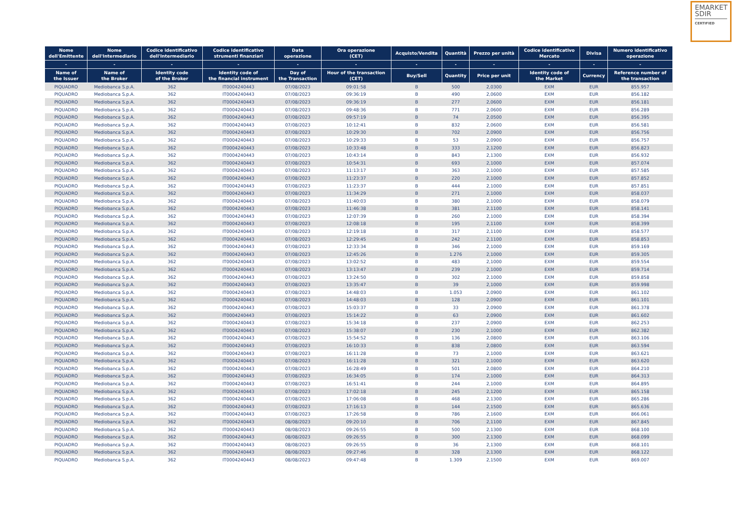EMARKET
SDIR
CERTIFIED
| Nome dell'Emittente | Nome dell'Intermediario | Codice identificativo dell'Intermediario | Codice identificativo strumenti finanziari | Data operazione | Ora operazione (CET) | Acquisto/Vendita | Quantità | Prezzo per unità | Codice identificativo Mercato | Divisa | Numero identificativo operazione |
| --- | --- | --- | --- | --- | --- | --- | --- | --- | --- | --- | --- |
| - | - | - | - | - | - | - | - | - | - | - | - |
| Name of the Issuer | Name of the Broker | Identity code of the Broker | Identity code of the financial instrument | Day of the Transaction | Hour of the transaction (CET) | Buy/Sell | Quantity | Price per unit | Identity code of the Market | Currency | Reference number of the transaction |
| PIQUADRO | Mediobanca S.p.A. | 362 | IT0004240443 | 07/08/2023 | 09:01:58 | B | 500 | 2,0300 | EXM | EUR | 855.957 |
| PIQUADRO | Mediobanca S.p.A. | 362 | IT0004240443 | 07/08/2023 | 09:36:19 | B | 490 | 2,0600 | EXM | EUR | 856.182 |
| PIQUADRO | Mediobanca S.p.A. | 362 | IT0004240443 | 07/08/2023 | 09:36:19 | B | 277 | 2,0600 | EXM | EUR | 856.181 |
| PIQUADRO | Mediobanca S.p.A. | 362 | IT0004240443 | 07/08/2023 | 09:48:36 | B | 771 | 2,0600 | EXM | EUR | 856.289 |
| PIQUADRO | Mediobanca S.p.A. | 362 | IT0004240443 | 07/08/2023 | 09:57:19 | B | 74 | 2,0500 | EXM | EUR | 856.395 |
| PIQUADRO | Mediobanca S.p.A. | 362 | IT0004240443 | 07/08/2023 | 10:12:41 | B | 832 | 2,0600 | EXM | EUR | 856.581 |
| PIQUADRO | Mediobanca S.p.A. | 362 | IT0004240443 | 07/08/2023 | 10:29:30 | B | 702 | 2,0900 | EXM | EUR | 856.756 |
| PIQUADRO | Mediobanca S.p.A. | 362 | IT0004240443 | 07/08/2023 | 10:29:33 | B | 53 | 2,0900 | EXM | EUR | 856.757 |
| PIQUADRO | Mediobanca S.p.A. | 362 | IT0004240443 | 07/08/2023 | 10:33:48 | B | 333 | 2,1200 | EXM | EUR | 856.823 |
| PIQUADRO | Mediobanca S.p.A. | 362 | IT0004240443 | 07/08/2023 | 10:43:14 | B | 843 | 2,1300 | EXM | EUR | 856.932 |
| PIQUADRO | Mediobanca S.p.A. | 362 | IT0004240443 | 07/08/2023 | 10:54:31 | B | 693 | 2,1000 | EXM | EUR | 857.074 |
| PIQUADRO | Mediobanca S.p.A. | 362 | IT0004240443 | 07/08/2023 | 11:13:17 | B | 363 | 2,1000 | EXM | EUR | 857.585 |
| PIQUADRO | Mediobanca S.p.A. | 362 | IT0004240443 | 07/08/2023 | 11:23:37 | B | 220 | 2,1000 | EXM | EUR | 857.852 |
| PIQUADRO | Mediobanca S.p.A. | 362 | IT0004240443 | 07/08/2023 | 11:23:37 | B | 444 | 2,1000 | EXM | EUR | 857.851 |
| PIQUADRO | Mediobanca S.p.A. | 362 | IT0004240443 | 07/08/2023 | 11:34:29 | B | 271 | 2,1000 | EXM | EUR | 858.037 |
| PIQUADRO | Mediobanca S.p.A. | 362 | IT0004240443 | 07/08/2023 | 11:40:03 | B | 380 | 2,1000 | EXM | EUR | 858.079 |
| PIQUADRO | Mediobanca S.p.A. | 362 | IT0004240443 | 07/08/2023 | 11:46:38 | B | 381 | 2,1100 | EXM | EUR | 858.141 |
| PIQUADRO | Mediobanca S.p.A. | 362 | IT0004240443 | 07/08/2023 | 12:07:39 | B | 260 | 2,1000 | EXM | EUR | 858.394 |
| PIQUADRO | Mediobanca S.p.A. | 362 | IT0004240443 | 07/08/2023 | 12:08:18 | B | 195 | 2,1100 | EXM | EUR | 858.399 |
| PIQUADRO | Mediobanca S.p.A. | 362 | IT0004240443 | 07/08/2023 | 12:19:18 | B | 317 | 2,1100 | EXM | EUR | 858.577 |
| PIQUADRO | Mediobanca S.p.A. | 362 | IT0004240443 | 07/08/2023 | 12:29:45 | B | 242 | 2,1100 | EXM | EUR | 858.853 |
| PIQUADRO | Mediobanca S.p.A. | 362 | IT0004240443 | 07/08/2023 | 12:33:34 | B | 346 | 2,1000 | EXM | EUR | 859.169 |
| PIQUADRO | Mediobanca S.p.A. | 362 | IT0004240443 | 07/08/2023 | 12:45:26 | B | 1.276 | 2,1000 | EXM | EUR | 859.305 |
| PIQUADRO | Mediobanca S.p.A. | 362 | IT0004240443 | 07/08/2023 | 13:02:52 | B | 483 | 2,1000 | EXM | EUR | 859.554 |
| PIQUADRO | Mediobanca S.p.A. | 362 | IT0004240443 | 07/08/2023 | 13:13:47 | B | 239 | 2,1000 | EXM | EUR | 859.714 |
| PIQUADRO | Mediobanca S.p.A. | 362 | IT0004240443 | 07/08/2023 | 13:24:50 | B | 302 | 2,1000 | EXM | EUR | 859.858 |
| PIQUADRO | Mediobanca S.p.A. | 362 | IT0004240443 | 07/08/2023 | 13:35:47 | B | 39 | 2,1000 | EXM | EUR | 859.998 |
| PIQUADRO | Mediobanca S.p.A. | 362 | IT0004240443 | 07/08/2023 | 14:48:03 | B | 1.053 | 2,0900 | EXM | EUR | 861.102 |
| PIQUADRO | Mediobanca S.p.A. | 362 | IT0004240443 | 07/08/2023 | 14:48:03 | B | 128 | 2,0900 | EXM | EUR | 861.101 |
| PIQUADRO | Mediobanca S.p.A. | 362 | IT0004240443 | 07/08/2023 | 15:03:37 | B | 33 | 2,0900 | EXM | EUR | 861.378 |
| PIQUADRO | Mediobanca S.p.A. | 362 | IT0004240443 | 07/08/2023 | 15:14:22 | B | 63 | 2,0900 | EXM | EUR | 861.602 |
| PIQUADRO | Mediobanca S.p.A. | 362 | IT0004240443 | 07/08/2023 | 15:34:18 | B | 237 | 2,0900 | EXM | EUR | 862.253 |
| PIQUADRO | Mediobanca S.p.A. | 362 | IT0004240443 | 07/08/2023 | 15:38:07 | B | 230 | 2,1000 | EXM | EUR | 862.382 |
| PIQUADRO | Mediobanca S.p.A. | 362 | IT0004240443 | 07/08/2023 | 15:54:52 | B | 136 | 2,0800 | EXM | EUR | 863.106 |
| PIQUADRO | Mediobanca S.p.A. | 362 | IT0004240443 | 07/08/2023 | 16:10:33 | B | 838 | 2,0800 | EXM | EUR | 863.594 |
| PIQUADRO | Mediobanca S.p.A. | 362 | IT0004240443 | 07/08/2023 | 16:11:28 | B | 73 | 2,1000 | EXM | EUR | 863.621 |
| PIQUADRO | Mediobanca S.p.A. | 362 | IT0004240443 | 07/08/2023 | 16:11:28 | B | 321 | 2,1000 | EXM | EUR | 863.620 |
| PIQUADRO | Mediobanca S.p.A. | 362 | IT0004240443 | 07/08/2023 | 16:28:49 | B | 501 | 2,0800 | EXM | EUR | 864.210 |
| PIQUADRO | Mediobanca S.p.A. | 362 | IT0004240443 | 07/08/2023 | 16:34:05 | B | 174 | 2,1000 | EXM | EUR | 864.313 |
| PIQUADRO | Mediobanca S.p.A. | 362 | IT0004240443 | 07/08/2023 | 16:51:41 | B | 244 | 2,1000 | EXM | EUR | 864.895 |
| PIQUADRO | Mediobanca S.p.A. | 362 | IT0004240443 | 07/08/2023 | 17:02:18 | B | 245 | 2,1200 | EXM | EUR | 865.158 |
| PIQUADRO | Mediobanca S.p.A. | 362 | IT0004240443 | 07/08/2023 | 17:06:08 | B | 468 | 2,1300 | EXM | EUR | 865.286 |
| PIQUADRO | Mediobanca S.p.A. | 362 | IT0004240443 | 07/08/2023 | 17:16:13 | B | 144 | 2,1500 | EXM | EUR | 865.636 |
| PIQUADRO | Mediobanca S.p.A. | 362 | IT0004240443 | 07/08/2023 | 17:26:58 | B | 786 | 2,1600 | EXM | EUR | 866.061 |
| PIQUADRO | Mediobanca S.p.A. | 362 | IT0004240443 | 08/08/2023 | 09:20:10 | B | 706 | 2,1100 | EXM | EUR | 867.845 |
| PIQUADRO | Mediobanca S.p.A. | 362 | IT0004240443 | 08/08/2023 | 09:26:55 | B | 500 | 2,1300 | EXM | EUR | 868.100 |
| PIQUADRO | Mediobanca S.p.A. | 362 | IT0004240443 | 08/08/2023 | 09:26:55 | B | 300 | 2,1300 | EXM | EUR | 868.099 |
| PIQUADRO | Mediobanca S.p.A. | 362 | IT0004240443 | 08/08/2023 | 09:26:55 | B | 36 | 2,1300 | EXM | EUR | 868.101 |
| PIQUADRO | Mediobanca S.p.A. | 362 | IT0004240443 | 08/08/2023 | 09:27:46 | B | 328 | 2,1300 | EXM | EUR | 868.122 |
| PIQUADRO | Mediobanca S.p.A. | 362 | IT0004240443 | 08/08/2023 | 09:47:48 | B | 1.309 | 2,1500 | EXM | EUR | 869.007 |